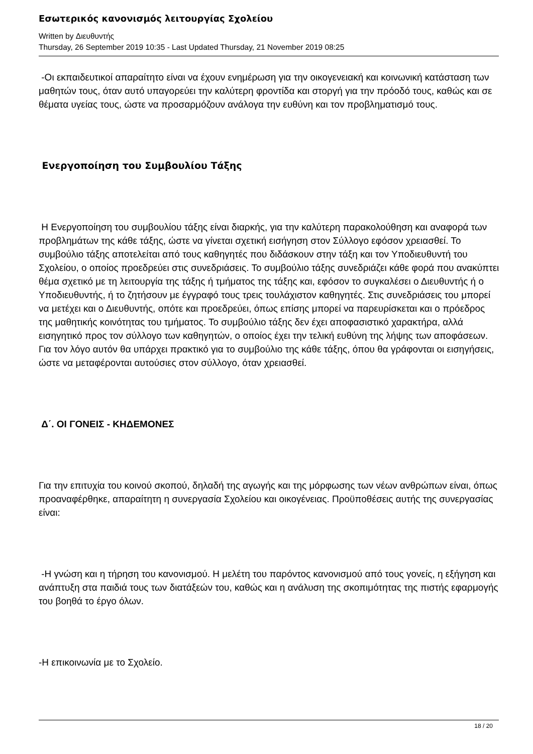Εσωτερικός κανονισμός λειτουργίας Σχολείου
Written by Διευθυντής
Thursday, 26 September 2019 10:35 - Last Updated Thursday, 21 November 2019 08:25
-Οι εκπαιδευτικοί απαραίτητο είναι να έχουν ενημέρωση για την οικογενειακή και κοινωνική κατάσταση των μαθητών τους, όταν αυτό υπαγορεύει την καλύτερη φροντίδα και στοργή για την πρόοδό τους, καθώς και σε θέματα υγείας τους, ώστε να προσαρμόζουν ανάλογα την ευθύνη και τον προβληματισμό τους.
Ενεργοποίηση του Συμβουλίου Τάξης
Η Ενεργοποίηση του συμβουλίου τάξης είναι διαρκής, για την καλύτερη παρακολούθηση και αναφορά των προβλημάτων της κάθε τάξης, ώστε να γίνεται σχετική εισήγηση στον Σύλλογο εφόσον χρειασθεί. Το συμβούλιο τάξης αποτελείται από τους καθηγητές που διδάσκουν στην τάξη και τον Υποδιευθυντή του Σχολείου, ο οποίος προεδρεύει στις συνεδριάσεις. Το συμβούλιο τάξης συνεδριάζει κάθε φορά που ανακύπτει θέμα σχετικό με τη λειτουργία της τάξης ή τμήματος της τάξης και, εφόσον το συγκαλέσει ο Διευθυντής ή ο Υποδιευθυντής, ή το ζητήσουν με έγγραφό τους τρεις τουλάχιστον καθηγητές. Στις συνεδριάσεις του μπορεί να μετέχει και ο Διευθυντής, οπότε και προεδρεύει, όπως επίσης μπορεί να παρευρίσκεται και ο πρόεδρος της μαθητικής κοινότητας του τμήματος. Το συμβούλιο τάξης δεν έχει αποφασιστικό χαρακτήρα, αλλά εισηγητικό προς τον σύλλογο των καθηγητών, ο οποίος έχει την τελική ευθύνη της λήψης των αποφάσεων. Για τον λόγο αυτόν θα υπάρχει πρακτικό για το συμβούλιο της κάθε τάξης, όπου θα γράφονται οι εισηγήσεις, ώστε να μεταφέρονται αυτούσιες στον σύλλογο, όταν χρειασθεί.
Δ΄. ΟΙ ΓΟΝΕΙΣ - ΚΗΔΕΜΟΝΕΣ
Για την επιτυχία του κοινού σκοπού, δηλαδή της αγωγής και της μόρφωσης των νέων ανθρώπων είναι, όπως προαναφέρθηκε, απαραίτητη η συνεργασία Σχολείου και οικογένειας. Προϋποθέσεις αυτής της συνεργασίας είναι:
-Η γνώση και η τήρηση του κανονισμού. Η μελέτη του παρόντος κανονισμού από τους γονείς, η εξήγηση και ανάπτυξη στα παιδιά τους των διατάξεών του, καθώς και η ανάλυση της σκοπιμότητας της πιστής εφαρμογής του βοηθά το έργο όλων.
-Η επικοινωνία με το Σχολείο.
18 / 20